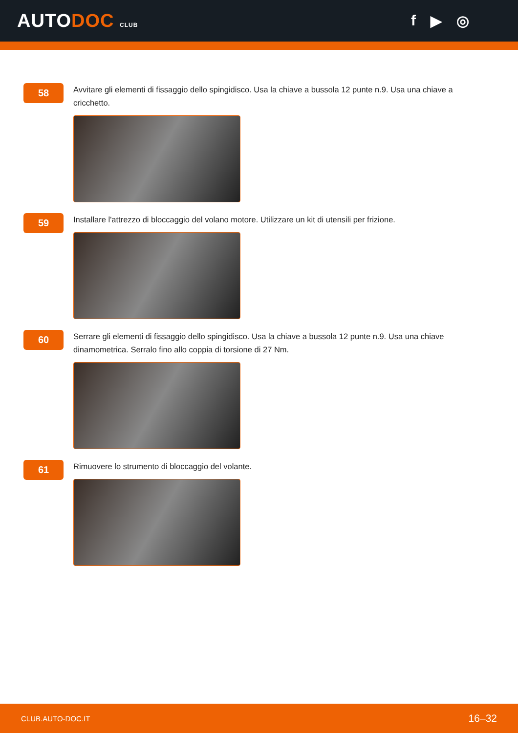AUTODOC CLUB
f ▶ ◎
58
Avvitare gli elementi di fissaggio dello spingidisco. Usa la chiave a bussola 12 punte n.9. Usa una chiave a cricchetto.
59
Installare l'attrezzo di bloccaggio del volano motore. Utilizzare un kit di utensili per frizione.
60
Serrare gli elementi di fissaggio dello spingidisco. Usa la chiave a bussola 12 punte n.9. Usa una chiave dinamometrica. Serralo fino allo coppia di torsione di 27 Nm.
61
Rimuovere lo strumento di bloccaggio del volante.
CLUB.AUTO-DOC.IT 16–32